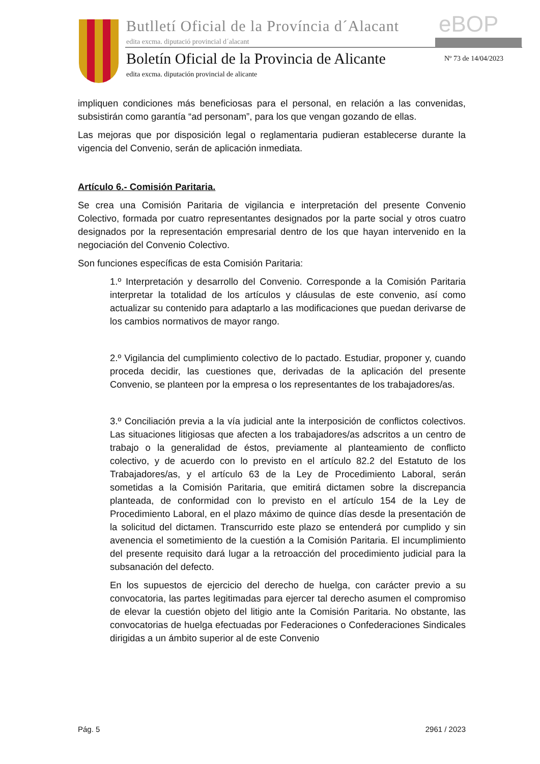Butlletí Oficial de la Província d´Alacant
eBOP
edita excma. diputació provincial d´alacant
Boletín Oficial de la Provincia de Alicante
Nº 73 de 14/04/2023
edita excma. diputación provincial de alicante
impliquen condiciones más beneficiosas para el personal, en relación a las convenidas, subsistirán como garantía “ad personam”, para los que vengan gozando de ellas.
Las mejoras que por disposición legal o reglamentaria pudieran establecerse durante la vigencia del Convenio, serán de aplicación inmediata.
Artículo 6.- Comisión Paritaria.
Se crea una Comisión Paritaria de vigilancia e interpretación del presente Convenio Colectivo, formada por cuatro representantes designados por la parte social y otros cuatro designados por la representación empresarial dentro de los que hayan intervenido en la negociación del Convenio Colectivo.
Son funciones específicas de esta Comisión Paritaria:
1.º Interpretación y desarrollo del Convenio. Corresponde a la Comisión Paritaria interpretar la totalidad de los artículos y cláusulas de este convenio, así como actualizar su contenido para adaptarlo a las modificaciones que puedan derivarse de los cambios normativos de mayor rango.
2.º Vigilancia del cumplimiento colectivo de lo pactado. Estudiar, proponer y, cuando proceda decidir, las cuestiones que, derivadas de la aplicación del presente Convenio, se planteen por la empresa o los representantes de los trabajadores/as.
3.º Conciliación previa a la vía judicial ante la interposición de conflictos colectivos. Las situaciones litigiosas que afecten a los trabajadores/as adscritos a un centro de trabajo o la generalidad de éstos, previamente al planteamiento de conflicto colectivo, y de acuerdo con lo previsto en el artículo 82.2 del Estatuto de los Trabajadores/as, y el artículo 63 de la Ley de Procedimiento Laboral, serán sometidas a la Comisión Paritaria, que emitirá dictamen sobre la discrepancia planteada, de conformidad con lo previsto en el artículo 154 de la Ley de Procedimiento Laboral, en el plazo máximo de quince días desde la presentación de la solicitud del dictamen. Transcurrido este plazo se entenderá por cumplido y sin avenencia el sometimiento de la cuestión a la Comisión Paritaria. El incumplimiento del presente requisito dará lugar a la retroacción del procedimiento judicial para la subsanación del defecto.
En los supuestos de ejercicio del derecho de huelga, con carácter previo a su convocatoria, las partes legitimadas para ejercer tal derecho asumen el compromiso de elevar la cuestión objeto del litigio ante la Comisión Paritaria. No obstante, las convocatorias de huelga efectuadas por Federaciones o Confederaciones Sindicales dirigidas a un ámbito superior al de este Convenio
Pág. 5 2961 / 2023